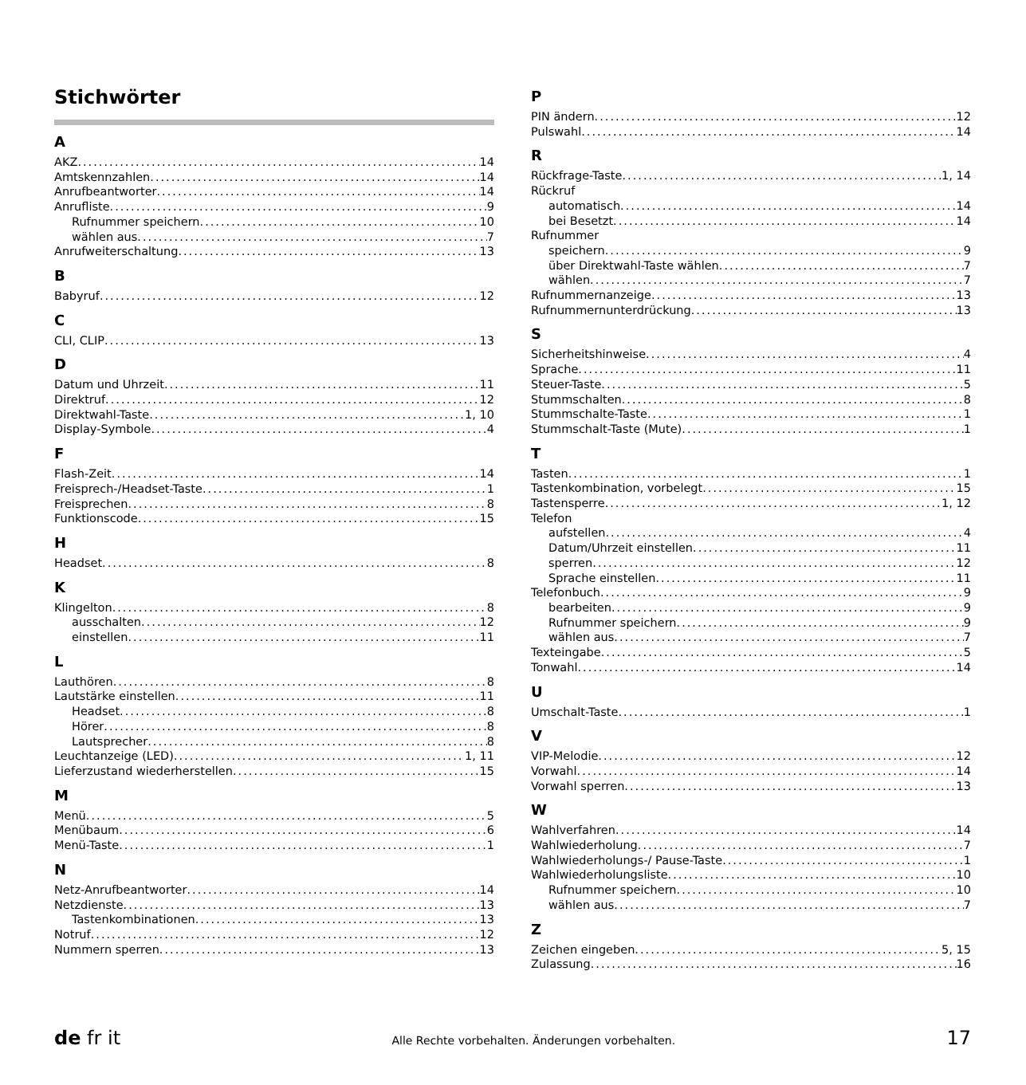Stichwörter
A
AKZ 14
Amtskennzahlen 14
Anrufbeantworter 14
Anrufliste 9
Rufnummer speichern 10
wählen aus 7
Anrufweiterschaltung 13
B
Babyruf 12
C
CLI, CLIP 13
D
Datum und Uhrzeit 11
Direktruf 12
Direktwahl-Taste 1, 10
Display-Symbole 4
F
Flash-Zeit 14
Freisprech-/Headset-Taste 1
Freisprechen 8
Funktionscode 15
H
Headset 8
K
Klingelton 8
ausschalten 12
einstellen 11
L
Lauthören 8
Lautstärke einstellen 11
Headset 8
Hörer 8
Lautsprecher 8
Leuchtanzeige (LED) 1, 11
Lieferzustand wiederherstellen 15
M
Menü 5
Menübaum 6
Menü-Taste 1
N
Netz-Anrufbeantworter 14
Netzdienste 13
Tastenkombinationen 13
Notruf 12
Nummern sperren 13
P
PIN ändern 12
Pulswahl 14
R
Rückfrage-Taste 1, 14
Rückruf
automatisch 14
bei Besetzt 14
Rufnummer
speichern 9
über Direktwahl-Taste wählen 7
wählen 7
Rufnummernanzeige 13
Rufnummernunterdrückung 13
S
Sicherheitshinweise 4
Sprache 11
Steuer-Taste 5
Stummschalten 8
Stummschalte-Taste 1
Stummschalt-Taste (Mute) 1
T
Tasten 1
Tastenkombination, vorbelegt 15
Tastensperre 1, 12
Telefon
aufstellen 4
Datum/Uhrzeit einstellen 11
sperren 12
Sprache einstellen 11
Telefonbuch 9
bearbeiten 9
Rufnummer speichern 9
wählen aus 7
Texteingabe 5
Tonwahl 14
U
Umschalt-Taste 1
V
VIP-Melodie 12
Vorwahl 14
Vorwahl sperren 13
W
Wahlverfahren 14
Wahlwiederholung 7
Wahlwiederholungs-/ Pause-Taste 1
Wahlwiederholungsliste 10
Rufnummer speichern 10
wählen aus 7
Z
Zeichen eingeben 5, 15
Zulassung 16
de fr it Alle Rechte vorbehalten. Änderungen vorbehalten. 17